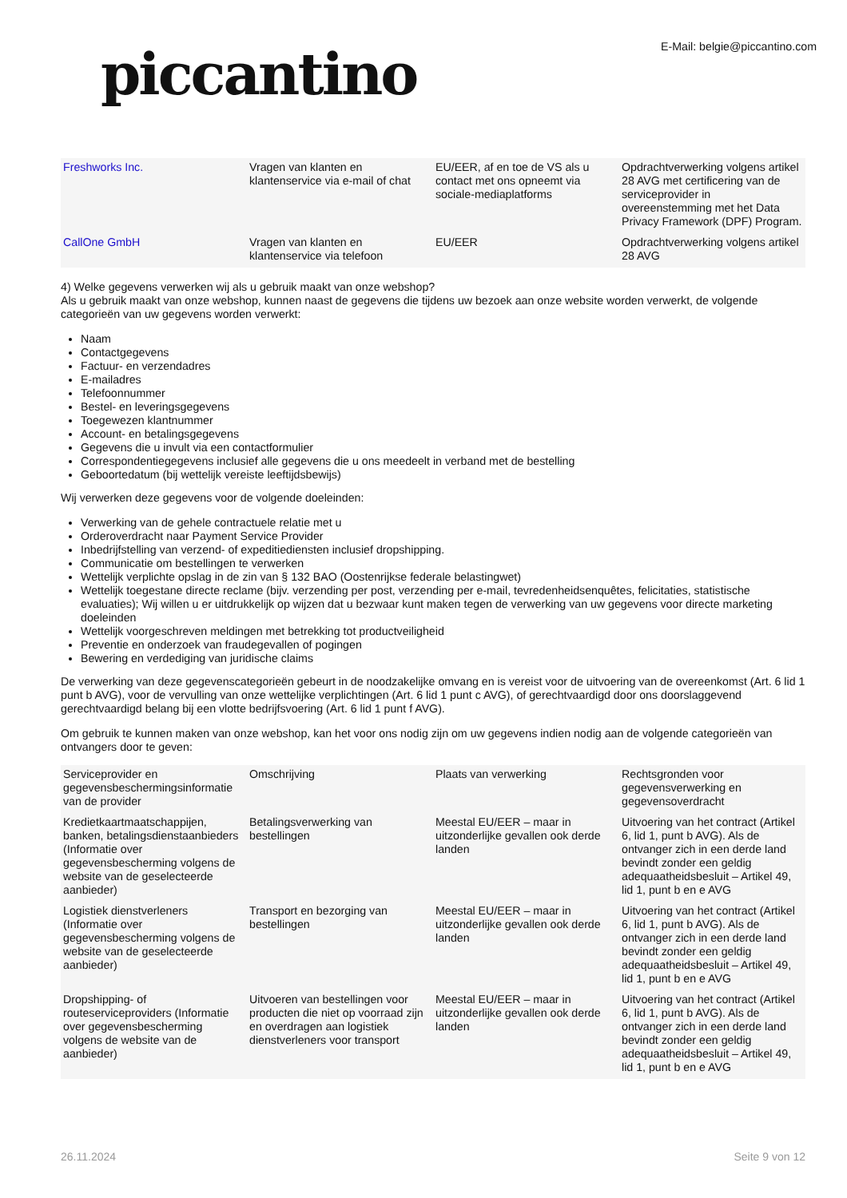piccantino
E-Mail: belgie@piccantino.com
| Freshworks Inc. | Vragen van klanten en klantenservice via e-mail of chat | EU/EER, af en toe de VS als u contact met ons opneemt via sociale-mediaplatforms | Opdrachtverwerking volgens artikel 28 AVG met certificering van de serviceprovider in overeenstemming met het Data Privacy Framework (DPF) Program. |
| CallOne GmbH | Vragen van klanten en klantenservice via telefoon | EU/EER | Opdrachtverwerking volgens artikel 28 AVG |
4) Welke gegevens verwerken wij als u gebruik maakt van onze webshop?
Als u gebruik maakt van onze webshop, kunnen naast de gegevens die tijdens uw bezoek aan onze website worden verwerkt, de volgende categorieën van uw gegevens worden verwerkt:
Naam
Contactgegevens
Factuur- en verzendadres
E-mailadres
Telefoonnummer
Bestel- en leveringsgegevens
Toegewezen klantnummer
Account- en betalingsgegevens
Gegevens die u invult via een contactformulier
Correspondentiegegevens inclusief alle gegevens die u ons meedeelt in verband met de bestelling
Geboortedatum (bij wettelijk vereiste leeftijdsbewijs)
Wij verwerken deze gegevens voor de volgende doeleinden:
Verwerking van de gehele contractuele relatie met u
Orderoverdracht naar Payment Service Provider
Inbedrijfstelling van verzend- of expeditiediensten inclusief dropshipping.
Communicatie om bestellingen te verwerken
Wettelijk verplichte opslag in de zin van § 132 BAO (Oostenrijkse federale belastingwet)
Wettelijk toegestane directe reclame (bijv. verzending per post, verzending per e-mail, tevredenheidsenquêtes, felicitaties, statistische evaluaties); Wij willen u er uitdrukkelijk op wijzen dat u bezwaar kunt maken tegen de verwerking van uw gegevens voor directe marketing doeleinden
Wettelijk voorgeschreven meldingen met betrekking tot productveiligheid
Preventie en onderzoek van fraudegevallen of pogingen
Bewering en verdediging van juridische claims
De verwerking van deze gegevenscategorieën gebeurt in de noodzakelijke omvang en is vereist voor de uitvoering van de overeenkomst (Art. 6 lid 1 punt b AVG), voor de vervulling van onze wettelijke verplichtingen (Art. 6 lid 1 punt c AVG), of gerechtvaardigd door ons doorslaggevend gerechtvaardigd belang bij een vlotte bedrijfsvoering (Art. 6 lid 1 punt f AVG).
Om gebruik te kunnen maken van onze webshop, kan het voor ons nodig zijn om uw gegevens indien nodig aan de volgende categorieën van ontvangers door te geven:
| Serviceprovider en gegevensbeschermingsinformatie van de provider | Omschrijving | Plaats van verwerking | Rechtsgronden voor gegevensverwerking en gegevensoverdracht |
| Kredietkaartmaatschappijen, banken, betalingsdienstaanbieders (Informatie over gegevensbescherming volgens de website van de geselecteerde aanbieder) | Betalingsverwerking van bestellingen | Meestal EU/EER – maar in uitzonderlijke gevallen ook derde landen | Uitvoering van het contract (Artikel 6, lid 1, punt b AVG). Als de ontvanger zich in een derde land bevindt zonder een geldig adequaatheidsbesluit – Artikel 49, lid 1, punt b en e AVG |
| Logistiek dienstverleners (Informatie over gegevensbescherming volgens de website van de geselecteerde aanbieder) | Transport en bezorging van bestellingen | Meestal EU/EER – maar in uitzonderlijke gevallen ook derde landen | Uitvoering van het contract (Artikel 6, lid 1, punt b AVG). Als de ontvanger zich in een derde land bevindt zonder een geldig adequaatheidsbesluit – Artikel 49, lid 1, punt b en e AVG |
| Dropshipping- of routeserviceproviders (Informatie over gegevensbescherming volgens de website van de aanbieder) | Uitvoeren van bestellingen voor producten die niet op voorraad zijn en overdragen aan logistiek dienstverleners voor transport | Meestal EU/EER – maar in uitzonderlijke gevallen ook derde landen | Uitvoering van het contract (Artikel 6, lid 1, punt b AVG). Als de ontvanger zich in een derde land bevindt zonder een geldig adequaatheidsbesluit – Artikel 49, lid 1, punt b en e AVG |
26.11.2024 Seite 9 von 12